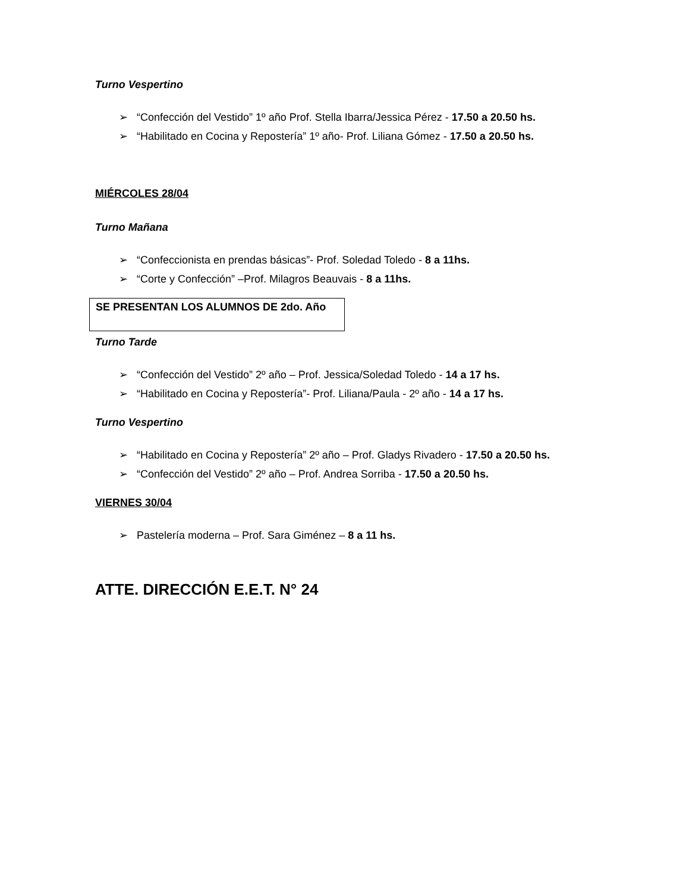Turno Vespertino
➢ “Confección del Vestido” 1º año Prof. Stella Ibarra/Jessica Pérez - 17.50 a 20.50 hs.
➢ “Habilitado en Cocina y Repostería” 1º año- Prof. Liliana Gómez - 17.50 a 20.50 hs.
MIÉRCOLES 28/04
Turno Mañana
➢ “Confeccionista en prendas básicas”- Prof. Soledad Toledo - 8 a 11hs.
➢ “Corte y Confección” –Prof. Milagros Beauvais - 8 a 11hs.
SE PRESENTAN LOS ALUMNOS DE 2do. Año
Turno Tarde
➢ “Confección del Vestido” 2º año – Prof. Jessica/Soledad Toledo - 14 a 17 hs.
➢ “Habilitado en Cocina y Repostería”- Prof. Liliana/Paula - 2º año - 14 a 17 hs.
Turno Vespertino
➢ “Habilitado en Cocina y Repostería” 2º año – Prof. Gladys Rivadero - 17.50 a 20.50 hs.
➢ “Confección del Vestido” 2º año – Prof. Andrea Sorriba - 17.50 a 20.50 hs.
VIERNES 30/04
➢ Pastelería moderna – Prof. Sara Giménez – 8 a 11 hs.
ATTE. DIRECCIÓN E.E.T. N° 24